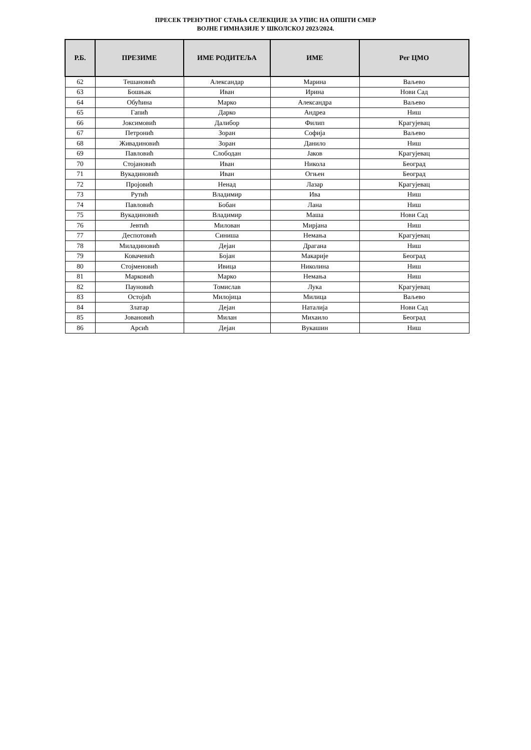ПРЕСЕК ТРЕНУТНОГ СТАЊА СЕЛЕКЦИЈЕ ЗА УПИС НА ОПШТИ СМЕР
ВОЈНЕ ГИМНАЗИЈЕ У ШКОЛСКОЈ 2023/2024.
| Р.Б. | ПРЕЗИМЕ | ИМЕ РОДИТЕЉА | ИМЕ | Рег ЦМО |
| --- | --- | --- | --- | --- |
| 62 | Тешановић | Александар | Марина | Ваљево |
| 63 | Бошњак | Иван | Ирина | Нови Сад |
| 64 | Обућина | Марко | Александра | Ваљево |
| 65 | Гапић | Дарко | Андреа | Ниш |
| 66 | Јоксимовић | Далибор | Филип | Крагујевац |
| 67 | Петронић | Зоран | Софија | Ваљево |
| 68 | Живадиновић | Зоран | Данило | Ниш |
| 69 | Павловић | Слободан | Јаков | Крагујевац |
| 70 | Стојановић | Иван | Никола | Београд |
| 71 | Вукадиновић | Иван | Огњен | Београд |
| 72 | Пројовић | Ненад | Лазар | Крагујевац |
| 73 | Рутић | Владимир | Ива | Ниш |
| 74 | Павловић | Бобан | Лана | Ниш |
| 75 | Вукадиновић | Владимир | Маша | Нови Сад |
| 76 | Јевтић | Милован | Мирјана | Ниш |
| 77 | Деспотовић | Синиша | Немања | Крагујевац |
| 78 | Миладиновић | Дејан | Драгана | Ниш |
| 79 | Ковачевић | Бојан | Макарије | Београд |
| 80 | Стојменовић | Ивица | Николина | Ниш |
| 81 | Марковић | Марко | Немања | Ниш |
| 82 | Пауновић | Томислав | Лука | Крагујевац |
| 83 | Остојић | Милојица | Милица | Ваљево |
| 84 | Златар | Дејан | Наталија | Нови Сад |
| 85 | Јовановић | Милан | Михаило | Београд |
| 86 | Арсић | Дејан | Вукашин | Ниш |